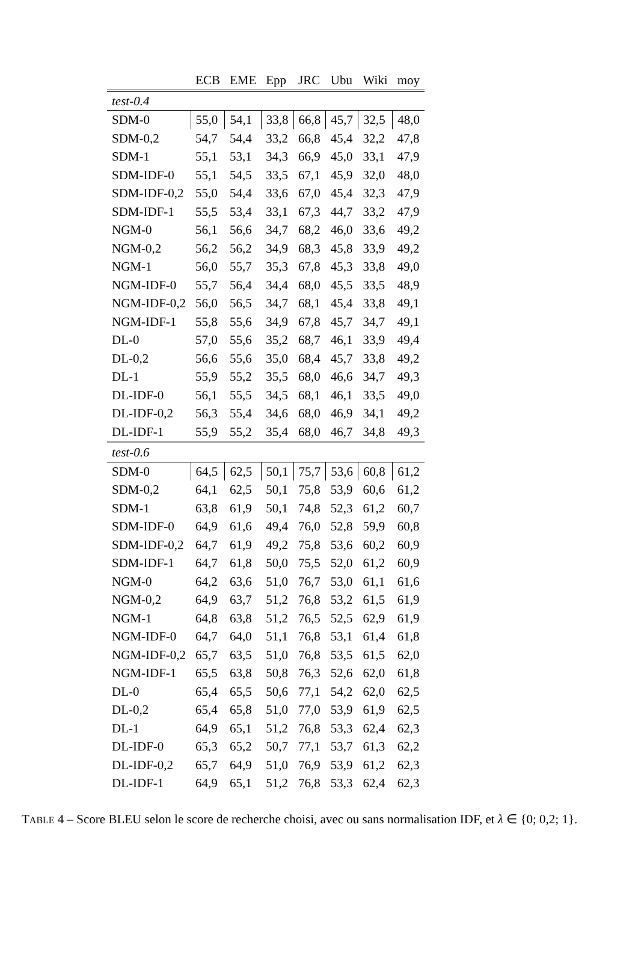| | ECB | EME | Epp | JRC | Ubu | Wiki | moy |
| --- | --- | --- | --- | --- | --- | --- | --- |
| test-0.4 | | | | | | | |
| SDM-0 | 55,0 | 54,1 | 33,8 | 66,8 | 45,7 | 32,5 | 48,0 |
| SDM-0,2 | 54,7 | 54,4 | 33,2 | 66,8 | 45,4 | 32,2 | 47,8 |
| SDM-1 | 55,1 | 53,1 | 34,3 | 66,9 | 45,0 | 33,1 | 47,9 |
| SDM-IDF-0 | 55,1 | 54,5 | 33,5 | 67,1 | 45,9 | 32,0 | 48,0 |
| SDM-IDF-0,2 | 55,0 | 54,4 | 33,6 | 67,0 | 45,4 | 32,3 | 47,9 |
| SDM-IDF-1 | 55,5 | 53,4 | 33,1 | 67,3 | 44,7 | 33,2 | 47,9 |
| NGM-0 | 56,1 | 56,6 | 34,7 | 68,2 | 46,0 | 33,6 | 49,2 |
| NGM-0,2 | 56,2 | 56,2 | 34,9 | 68,3 | 45,8 | 33,9 | 49,2 |
| NGM-1 | 56,0 | 55,7 | 35,3 | 67,8 | 45,3 | 33,8 | 49,0 |
| NGM-IDF-0 | 55,7 | 56,4 | 34,4 | 68,0 | 45,5 | 33,5 | 48,9 |
| NGM-IDF-0,2 | 56,0 | 56,5 | 34,7 | 68,1 | 45,4 | 33,8 | 49,1 |
| NGM-IDF-1 | 55,8 | 55,6 | 34,9 | 67,8 | 45,7 | 34,7 | 49,1 |
| DL-0 | 57,0 | 55,6 | 35,2 | 68,7 | 46,1 | 33,9 | 49,4 |
| DL-0,2 | 56,6 | 55,6 | 35,0 | 68,4 | 45,7 | 33,8 | 49,2 |
| DL-1 | 55,9 | 55,2 | 35,5 | 68,0 | 46,6 | 34,7 | 49,3 |
| DL-IDF-0 | 56,1 | 55,5 | 34,5 | 68,1 | 46,1 | 33,5 | 49,0 |
| DL-IDF-0,2 | 56,3 | 55,4 | 34,6 | 68,0 | 46,9 | 34,1 | 49,2 |
| DL-IDF-1 | 55,9 | 55,2 | 35,4 | 68,0 | 46,7 | 34,8 | 49,3 |
| test-0.6 | | | | | | | |
| SDM-0 | 64,5 | 62,5 | 50,1 | 75,7 | 53,6 | 60,8 | 61,2 |
| SDM-0,2 | 64,1 | 62,5 | 50,1 | 75,8 | 53,9 | 60,6 | 61,2 |
| SDM-1 | 63,8 | 61,9 | 50,1 | 74,8 | 52,3 | 61,2 | 60,7 |
| SDM-IDF-0 | 64,9 | 61,6 | 49,4 | 76,0 | 52,8 | 59,9 | 60,8 |
| SDM-IDF-0,2 | 64,7 | 61,9 | 49,2 | 75,8 | 53,6 | 60,2 | 60,9 |
| SDM-IDF-1 | 64,7 | 61,8 | 50,0 | 75,5 | 52,0 | 61,2 | 60,9 |
| NGM-0 | 64,2 | 63,6 | 51,0 | 76,7 | 53,0 | 61,1 | 61,6 |
| NGM-0,2 | 64,9 | 63,7 | 51,2 | 76,8 | 53,2 | 61,5 | 61,9 |
| NGM-1 | 64,8 | 63,8 | 51,2 | 76,5 | 52,5 | 62,9 | 61,9 |
| NGM-IDF-0 | 64,7 | 64,0 | 51,1 | 76,8 | 53,1 | 61,4 | 61,8 |
| NGM-IDF-0,2 | 65,7 | 63,5 | 51,0 | 76,8 | 53,5 | 61,5 | 62,0 |
| NGM-IDF-1 | 65,5 | 63,8 | 50,8 | 76,3 | 52,6 | 62,0 | 61,8 |
| DL-0 | 65,4 | 65,5 | 50,6 | 77,1 | 54,2 | 62,0 | 62,5 |
| DL-0,2 | 65,4 | 65,8 | 51,0 | 77,0 | 53,9 | 61,9 | 62,5 |
| DL-1 | 64,9 | 65,1 | 51,2 | 76,8 | 53,3 | 62,4 | 62,3 |
| DL-IDF-0 | 65,3 | 65,2 | 50,7 | 77,1 | 53,7 | 61,3 | 62,2 |
| DL-IDF-0,2 | 65,7 | 64,9 | 51,0 | 76,9 | 53,9 | 61,2 | 62,3 |
| DL-IDF-1 | 64,9 | 65,1 | 51,2 | 76,8 | 53,3 | 62,4 | 62,3 |
TABLE 4 – Score BLEU selon le score de recherche choisi, avec ou sans normalisation IDF, et λ ∈ {0; 0,2; 1}.